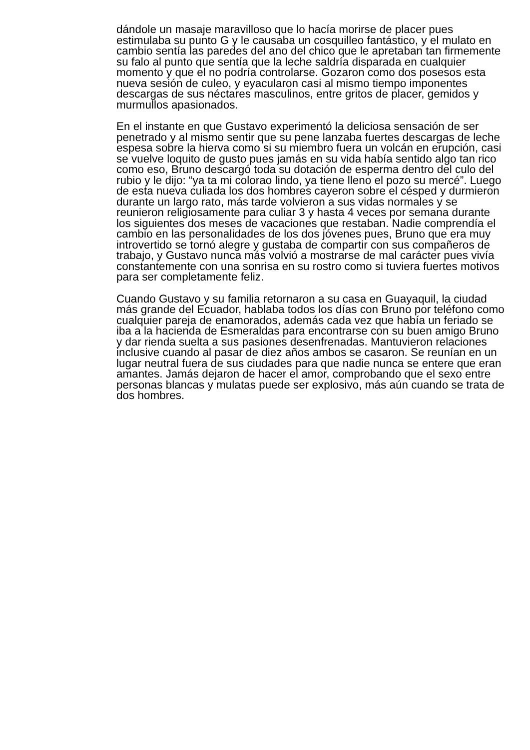dándole un masaje maravilloso que lo hacía morirse de placer pues estimulaba su punto G y le causaba un cosquilleo fantástico, y el mulato en cambio sentía las paredes del ano del chico que le apretaban tan firmemente su falo al punto que sentía que la leche saldría disparada en cualquier momento y que el no podría controlarse. Gozaron como dos posesos esta nueva sesión de culeo, y eyacularon casi al mismo tiempo imponentes descargas de sus néctares masculinos, entre gritos de placer, gemidos y murmullos apasionados.
En el instante en que Gustavo experimentó la deliciosa sensación de ser penetrado y al mismo sentir que su pene lanzaba fuertes descargas de leche espesa sobre la hierva como si su miembro fuera un volcán en erupción, casi se vuelve loquito de gusto pues jamás en su vida había sentido algo tan rico como eso, Bruno descargó toda su dotación de esperma dentro del culo del rubio y le dijo: “ya ta mi colorao lindo, ya tiene lleno el pozo su mercé”. Luego de esta nueva culiada los dos hombres cayeron sobre el césped y durmieron durante un largo rato, más tarde volvieron a sus vidas normales y se reunieron religiosamente para culiar 3 y hasta 4 veces por semana durante los siguientes dos meses de vacaciones que restaban. Nadie comprendía el cambio en las personalidades de los dos jóvenes pues, Bruno que era muy introvertido se tornó alegre y gustaba de compartir con sus compañeros de trabajo, y Gustavo nunca más volvió a mostrarse de mal carácter pues vivía constantemente con una sonrisa en su rostro como si tuviera fuertes motivos para ser completamente feliz.
Cuando Gustavo y su familia retornaron a su casa en Guayaquil, la ciudad más grande del Ecuador, hablaba todos los días con Bruno por teléfono como cualquier pareja de enamorados, además cada vez que había un feriado se iba a la hacienda de Esmeraldas para encontrarse con su buen amigo Bruno y dar rienda suelta a sus pasiones desenfrenadas. Mantuvieron relaciones inclusive cuando al pasar de diez años ambos se casaron. Se reunían en un lugar neutral fuera de sus ciudades para que nadie nunca se entere que eran amantes. Jamás dejaron de hacer el amor, comprobando que el sexo entre personas blancas y mulatas puede ser explosivo, más aún cuando se trata de dos hombres.